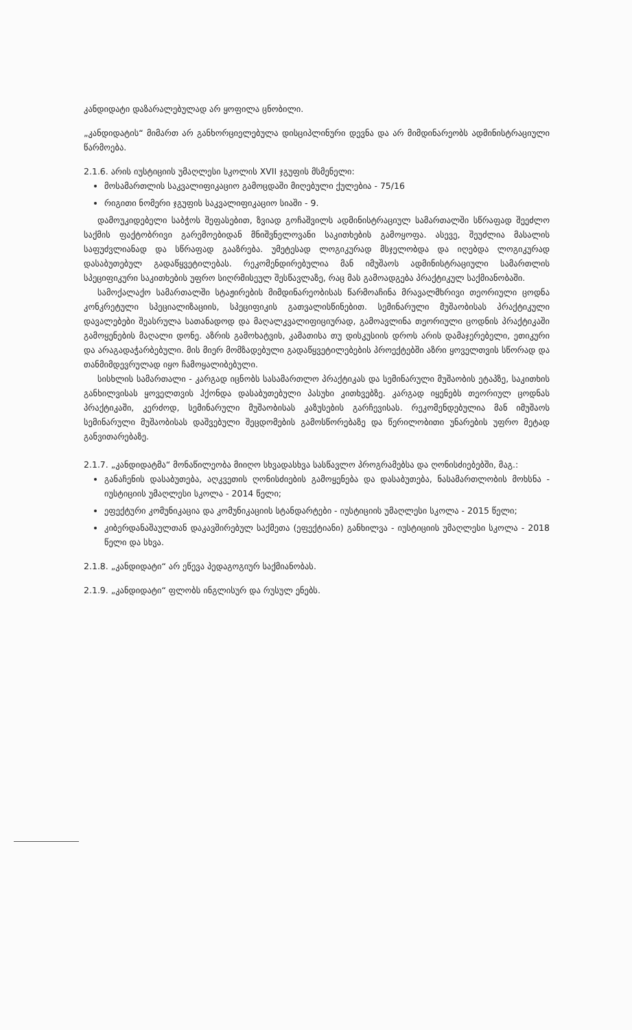კანდიდატი დაზარალებულად არ ყოფილა ცნობილი.
„კანდიდატის“ მიმართ არ განხორციელებულა დისციპლინური დევნა და არ მიმდინარეობს ადმინისტრაციული წარმოება.
2.1.6. არის იუსტიციის უმაღლესი სკოლის XVII ჯგუფის მსმენელი:
მოსამართლის საკვალიფიკაციო გამოცდაში მიღებული ქულებია - 75/16
რიგითი ნომერი ჯგუფის საკვალიფიკაციო სიაში - 9.
დამოუკიდებელი საბჭოს შეფასებით, ზვიად გოჩაშვილს ადმინისტრაციულ სამართალში სწრაფად შეეძლო საქმის ფაქტობრივი გარემოებიდან მნიშვნელოვანი საკითხების გამოყოფა. ასევე, შეუძლია მასალის საფუძვლიანად და სწრაფად გააზრება. უმეტესად ლოგიკურად მსჯელობდა და იღებდა ლოგიკურად დასაბუთებულ გადაწყვეტილებას. რეკომენდირებულია მან იმუშაოს ადმინისტრაციული სამართლის სპეციფიკური საკითხების უფრო სიღრმისეულ შესწავლაზე, რაც მას გამოადგება პრაქტიკულ საქმიანობაში.
სამოქალაქო სამართალში სტაჟირების მიმდინარეობისას წარმოაჩინა მრავალმხრივი თეორიული ცოდნა კონკრეტული სპეციალიზაციის, სპეციფიკის გათვალისწინებით. სემინარული მუშაობისას პრაქტიკული დავალებები შეასრულა სათანადოდ და მაღალკვალიფიციურად, გამოავლინა თეორიული ცოდნის პრაქტიკაში გამოყენების მაღალი დონე. აზრის გამოხატვის, კამათისა თუ დისკუსიის დროს არის დამაჯერებელი, ეთიკური და არაგადაჭარბებული. მის მიერ მომზადებული გადაწყვეტილებების პროექტებში აზრი ყოველთვის სწორად და თანმიმდევრულად იყო ჩამოყალიბებული.
სისხლის სამართალი - კარგად იცნობს სასამართლო პრაქტიკას და სემინარული მუშაობის ეტაპზე, საკითხის განხილვისას ყოველთვის ჰქონდა დასაბუთებული პასუხი კითხვებზე. კარგად იყენებს თეორიულ ცოდნას პრაქტიკაში, კერძოდ, სემინარული მუშაობისას კაზუსების გარჩევისას. რეკომენდებულია მან იმუშაოს სემინარული მუშაობისას დაშვებული შეცდომების გამოსწორებაზე და წერილობითი უნარების უფრო მეტად განვითარებაზე.
2.1.7. „კანდიდატმა“ მონაწილეობა მიიღო სხვადასხვა სასწავლო პროგრამებსა და ღონისძიებებში, მაგ.:
განაჩენის დასაბუთება, აღკვეთის ღონისძიების გამოყენება და დასაბუთება, ნასამართლობის მოხსნა - იუსტიციის უმაღლესი სკოლა - 2014 წელი;
ეფექტური კომუნიკაცია და კომუნიკაციის სტანდარტები - იუსტიციის უმაღლესი სკოლა - 2015 წელი;
კიბერდანაშაულთან დაკავშირებულ საქმეთა (ეფექტიანი) განხილვა - იუსტიციის უმაღლესი სკოლა - 2018 წელი და სხვა.
2.1.8. „კანდიდატი“ არ ეწევა პედაგოგიურ საქმიანობას.
2.1.9. „კანდიდატი“ ფლობს ინგლისურ და რუსულ ენებს.